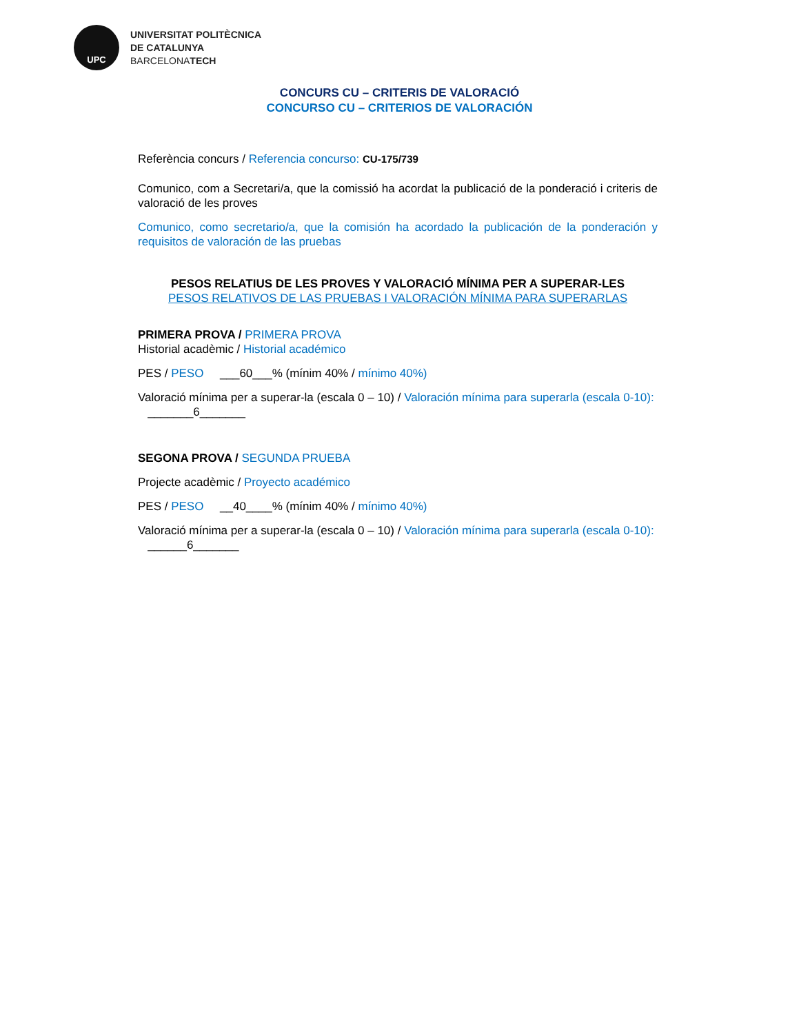UPC
UNIVERSITAT POLITÈCNICA
DE CATALUNYA
BARCELONATECH
CONCURS CU – CRITERIS DE VALORACIÓ
CONCURSO CU – CRITERIOS DE VALORACIÓN
Referència concurs / Referencia concurso: CU-175/739
Comunico, com a Secretari/a, que la comissió ha acordat la publicació de la ponderació i criteris de valoració de les proves
Comunico, como secretario/a, que la comisión ha acordado la publicación de la ponderación y requisitos de valoración de las pruebas
PESOS RELATIUS DE LES PROVES Y VALORACIÓ MÍNIMA PER A SUPERAR-LES
PESOS RELATIVOS DE LAS PRUEBAS I VALORACIÓN MÍNIMA PARA SUPERARLAS
PRIMERA PROVA / PRIMERA PROVA
Historial acadèmic / Historial académico
PES / PESO ___60___% (mínim 40% / mínimo 40%)
Valoració mínima per a superar-la (escala 0 – 10) / Valoración mínima para superarla (escala 0-10): _______6_______
SEGONA PROVA / SEGUNDA PRUEBA
Projecte acadèmic / Proyecto académico
PES / PESO __40____% (mínim 40% / mínimo 40%)
Valoració mínima per a superar-la (escala 0 – 10) / Valoración mínima para superarla (escala 0-10): ______6_______